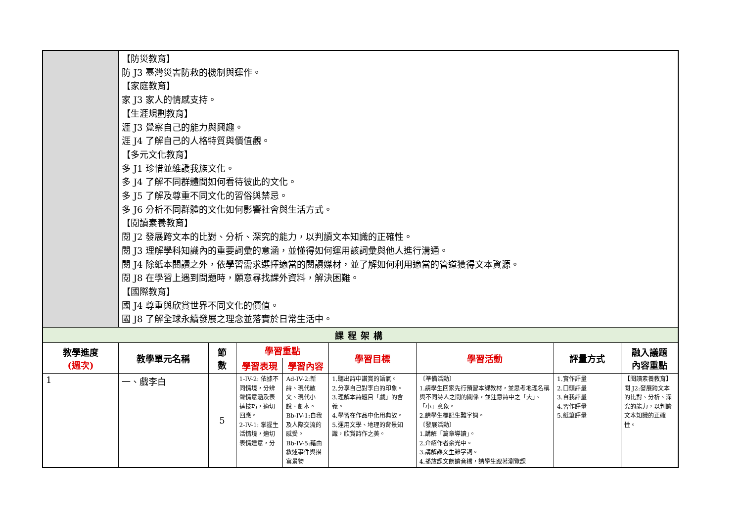| | 【防災教育】 防 J3 臺灣災害防救的機制與運作。 【家庭教育】 家 J3 家人的情感支持。 【生涯規劃教育】 涯 J3 覺察自己的能力與興趣。 涯 J4 了解自己的人格特質與價值觀。 【多元文化教育】 多 J1 珍惜並維護我族文化。 多 J4 了解不同群體間如何看待彼此的文化。 多 J5 了解及尊重不同文化的習俗與禁忌。 多 J6 分析不同群體的文化如何影響社會與生活方式。 【閱讀素養教育】 閱 J2 發展跨文本的比對、分析、深究的能力，以判讀文本知識的正確性。 閱 J3 理解學科知識內的重要詞彙的意涵，並懂得如何運用該詞彙與他人進行溝通。 閱 J4 除紙本閱讀之外，依學習需求選擇適當的閱讀媒材，並了解如何利用適當的管道獲得文本資源。 閱 J8 在學習上遇到問題時，願意尋找課外資料，解決困難。 【國際教育】 國 J4 尊重與欣賞世界不同文化的價值。 國 J8 了解全球永續發展之理念並落實於日常生活中。 | | | | | | | |
| 課程架構 | | | | | | | | |
| 教學進度 (週次) | 教學單元名稱 | 節 數 | 學習重點 | | 學習目標 | 學習活動 | 評量方式 | 融入議題 內容重點 |
| | | | 學習表現 | 學習內容 | | | | |
| 1 | 一、戲李白 | 5 | 1-IV-2: 依據不同情境，分辨聲情意涵及表達技巧，適切回應。 2-IV-1: 掌握生活情境，適切表情達意，分 | Ad-IV-2:新詩、現代散文、現代小說、劇本。 Bb-IV-1:自我及人際交流的感受。 Bb-IV-5:藉由敘述事件與描寫景物 | 1.聽出詩中讚賞的語氣。 2.分享自己對李白的印象。 3.理解本詩題目「戲」的含義。 4.學習在作品中化用典故。 5.運用文學、地理的背景知識，欣賞詩作之美。 | 〔準備活動〕 1.請學生回家先行預習本課教材，並思考地理名稱與不同詩人之間的關係，並注意詩中之「大」、「小」意象。 2.請學生標記生難字詞。 〔發展活動〕 1.講解「篇章導讀」。 2.介紹作者余光中。 3.講解課文生難字詞。 4.播放課文朗讀音檔，請學生跟著瀏覽課 | 1.實作評量 2.口頭評量 3.自我評量 4.習作評量 5.紙筆評量 | 【閱讀素養教育】 閱 J2:發展跨文本的比對、分析、深究的能力，以判讀文本知識的正確性。 |